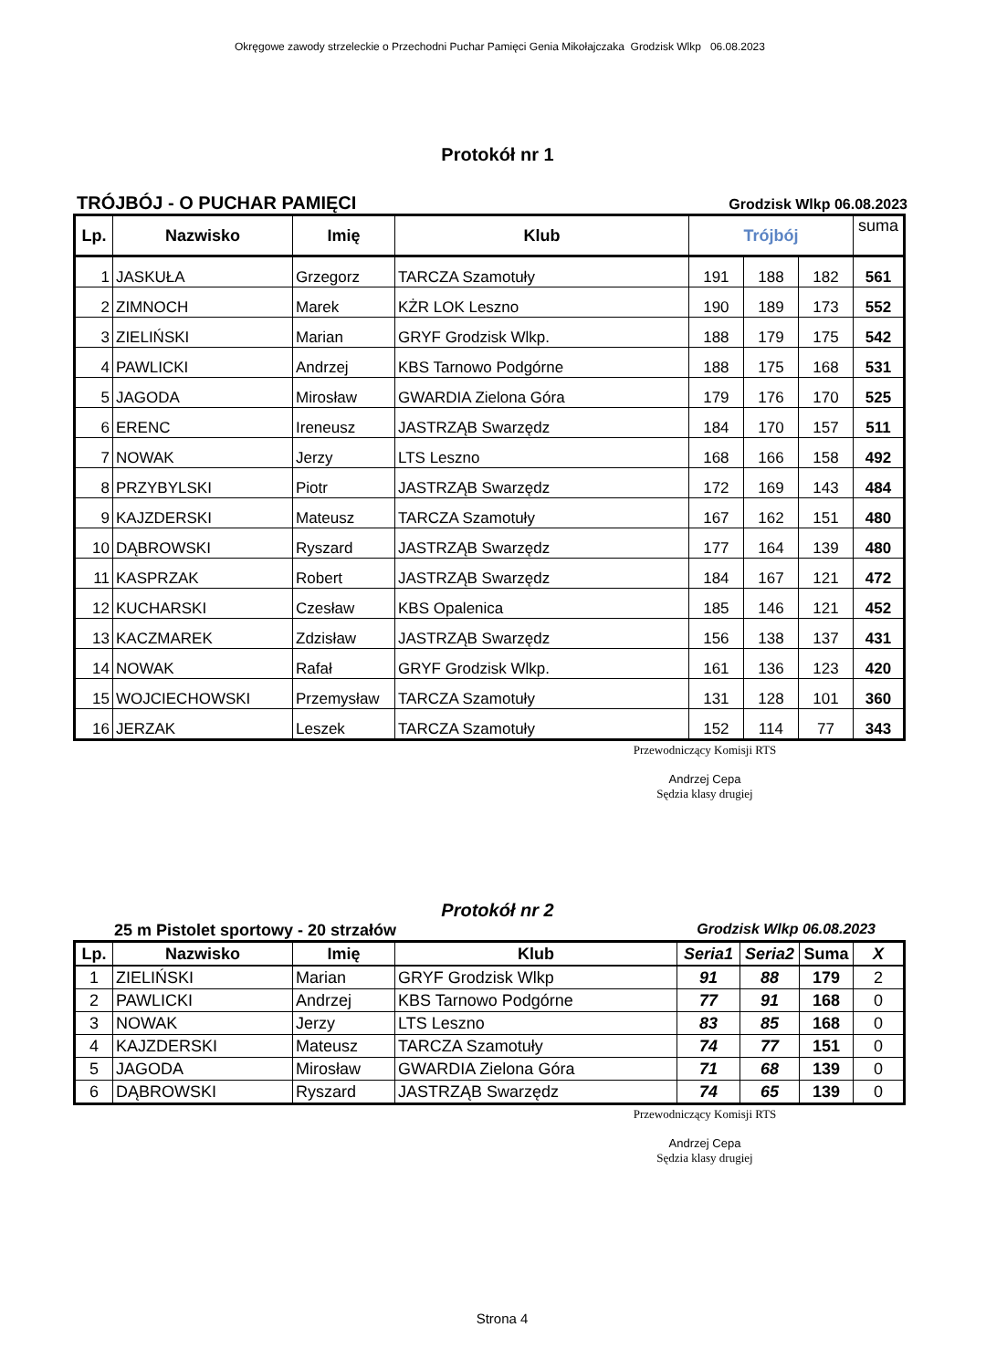Okręgowe zawody strzeleckie o Przechodni Puchar Pamięci Genia Mikołajczaka Grodzisk Wlkp 06.08.2023
Protokół nr 1
TRÓJBÓJ - O PUCHAR PAMIĘCI Grodzisk Wlkp 06.08.2023
| Lp. | Nazwisko | Imię | Klub | Trójbój | | | suma |
| --- | --- | --- | --- | --- | --- | --- | --- |
| 1 | JASKUŁA | Grzegorz | TARCZA Szamotuły | 191 | 188 | 182 | 561 |
| 2 | ZIMNOCH | Marek | KŻR LOK Leszno | 190 | 189 | 173 | 552 |
| 3 | ZIELIŃSKI | Marian | GRYF Grodzisk Wlkp. | 188 | 179 | 175 | 542 |
| 4 | PAWLICKI | Andrzej | KBS Tarnowo Podgórne | 188 | 175 | 168 | 531 |
| 5 | JAGODA | Mirosław | GWARDIA Zielona Góra | 179 | 176 | 170 | 525 |
| 6 | ERENC | Ireneusz | JASTRZĄB Swarzędz | 184 | 170 | 157 | 511 |
| 7 | NOWAK | Jerzy | LTS Leszno | 168 | 166 | 158 | 492 |
| 8 | PRZYBYLSKI | Piotr | JASTRZĄB Swarzędz | 172 | 169 | 143 | 484 |
| 9 | KAJZDERSKI | Mateusz | TARCZA Szamotuły | 167 | 162 | 151 | 480 |
| 10 | DĄBROWSKI | Ryszard | JASTRZĄB Swarzędz | 177 | 164 | 139 | 480 |
| 11 | KASPRZAK | Robert | JASTRZĄB Swarzędz | 184 | 167 | 121 | 472 |
| 12 | KUCHARSKI | Czesław | KBS Opalenica | 185 | 146 | 121 | 452 |
| 13 | KACZMAREK | Zdzisław | JASTRZĄB Swarzędz | 156 | 138 | 137 | 431 |
| 14 | NOWAK | Rafał | GRYF Grodzisk Wlkp. | 161 | 136 | 123 | 420 |
| 15 | WOJCIECHOWSKI | Przemysław | TARCZA Szamotuły | 131 | 128 | 101 | 360 |
| 16 | JERZAK | Leszek | TARCZA Szamotuły | 152 | 114 | 77 | 343 |
Przewodniczący Komisji RTS
Andrzej Cepa
Sędzia klasy drugiej
Protokół nr 2
25 m Pistolet sportowy - 20 strzałów Grodzisk Wlkp 06.08.2023
| Lp. | Nazwisko | Imię | Klub | Seria1 | Seria2 | Suma | X |
| --- | --- | --- | --- | --- | --- | --- | --- |
| 1 | ZIELIŃSKI | Marian | GRYF Grodzisk Wlkp | 91 | 88 | 179 | 2 |
| 2 | PAWLICKI | Andrzej | KBS Tarnowo Podgórne | 77 | 91 | 168 | 0 |
| 3 | NOWAK | Jerzy | LTS Leszno | 83 | 85 | 168 | 0 |
| 4 | KAJZDERSKI | Mateusz | TARCZA Szamotuły | 74 | 77 | 151 | 0 |
| 5 | JAGODA | Mirosław | GWARDIA Zielona Góra | 71 | 68 | 139 | 0 |
| 6 | DĄBROWSKI | Ryszard | JASTRZĄB Swarzędz | 74 | 65 | 139 | 0 |
Przewodniczący Komisji RTS
Andrzej Cepa
Sędzia klasy drugiej
Strona 4